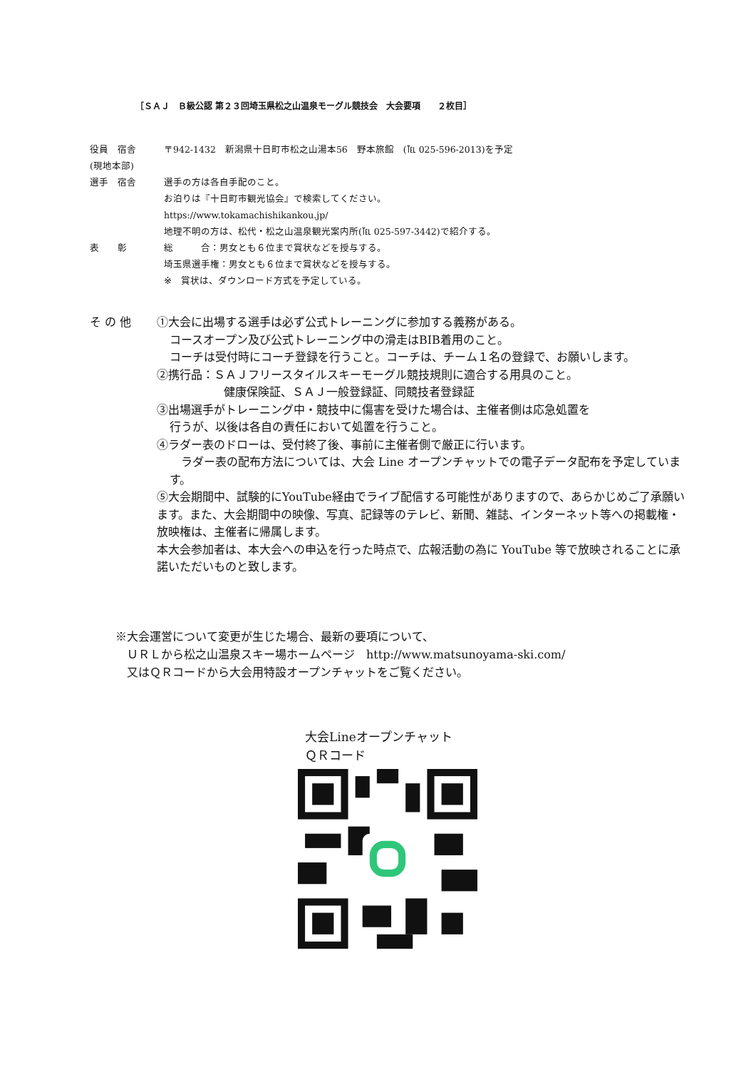［ＳＡＪ　Ｂ級公認 第２３回埼玉県松之山温泉モーグル競技会　大会要項　　２枚目］
役員　宿舎 〒942-1432　新潟県十日町市松之山湯本56　野本旅館　(℡ 025-596-2013)を予定
(現地本部)
選手　宿舎 選手の方は各自手配のこと。
お泊りは『十日町市観光協会』で検索してください。
https://www.tokamachishikankou.jp/
地理不明の方は、松代・松之山温泉観光案内所(℡ 025-597-3442)で紹介する。
表　　彰 総　　　合：男女とも６位まで賞状などを授与する。
埼玉県選手権：男女とも６位まで賞状などを授与する。
※　賞状は、ダウンロード方式を予定している。
そ の 他 ①大会に出場する選手は必ず公式トレーニングに参加する義務がある。
コースオープン及び公式トレーニング中の滑走はBIB着用のこと。
コーチは受付時にコーチ登録を行うこと。コーチは、チーム１名の登録で、お願いします。
②携行品：ＳＡＪフリースタイルスキーモーグル競技規則に適合する用具のこと。
健康保険証、ＳＡＪ一般登録証、同競技者登録証
③出場選手がトレーニング中・競技中に傷害を受けた場合は、主催者側は応急処置を
行うが、以後は各自の責任において処置を行うこと。
④ラダー表のドローは、受付終了後、事前に主催者側で厳正に行います。
　ラダー表の配布方法については、大会 Line オープンチャットでの電子データ配布を予定しています。
⑤大会期間中、試験的にYouTube経由でライブ配信する可能性がありますので、あらかじめご了承願います。また、大会期間中の映像、写真、記録等のテレビ、新聞、雑誌、インターネット等への掲載権・放映権は、主催者に帰属します。
本大会参加者は、本大会への申込を行った時点で、広報活動の為に YouTube 等で放映されることに承諾いただいものと致します。
※大会運営について変更が生じた場合、最新の要項について、
　ＵＲＬから松之山温泉スキー場ホームページ　http://www.matsunoyama-ski.com/
　又はＱＲコードから大会用特設オープンチャットをご覧ください。
大会Lineオープンチャット
ＱＲコード